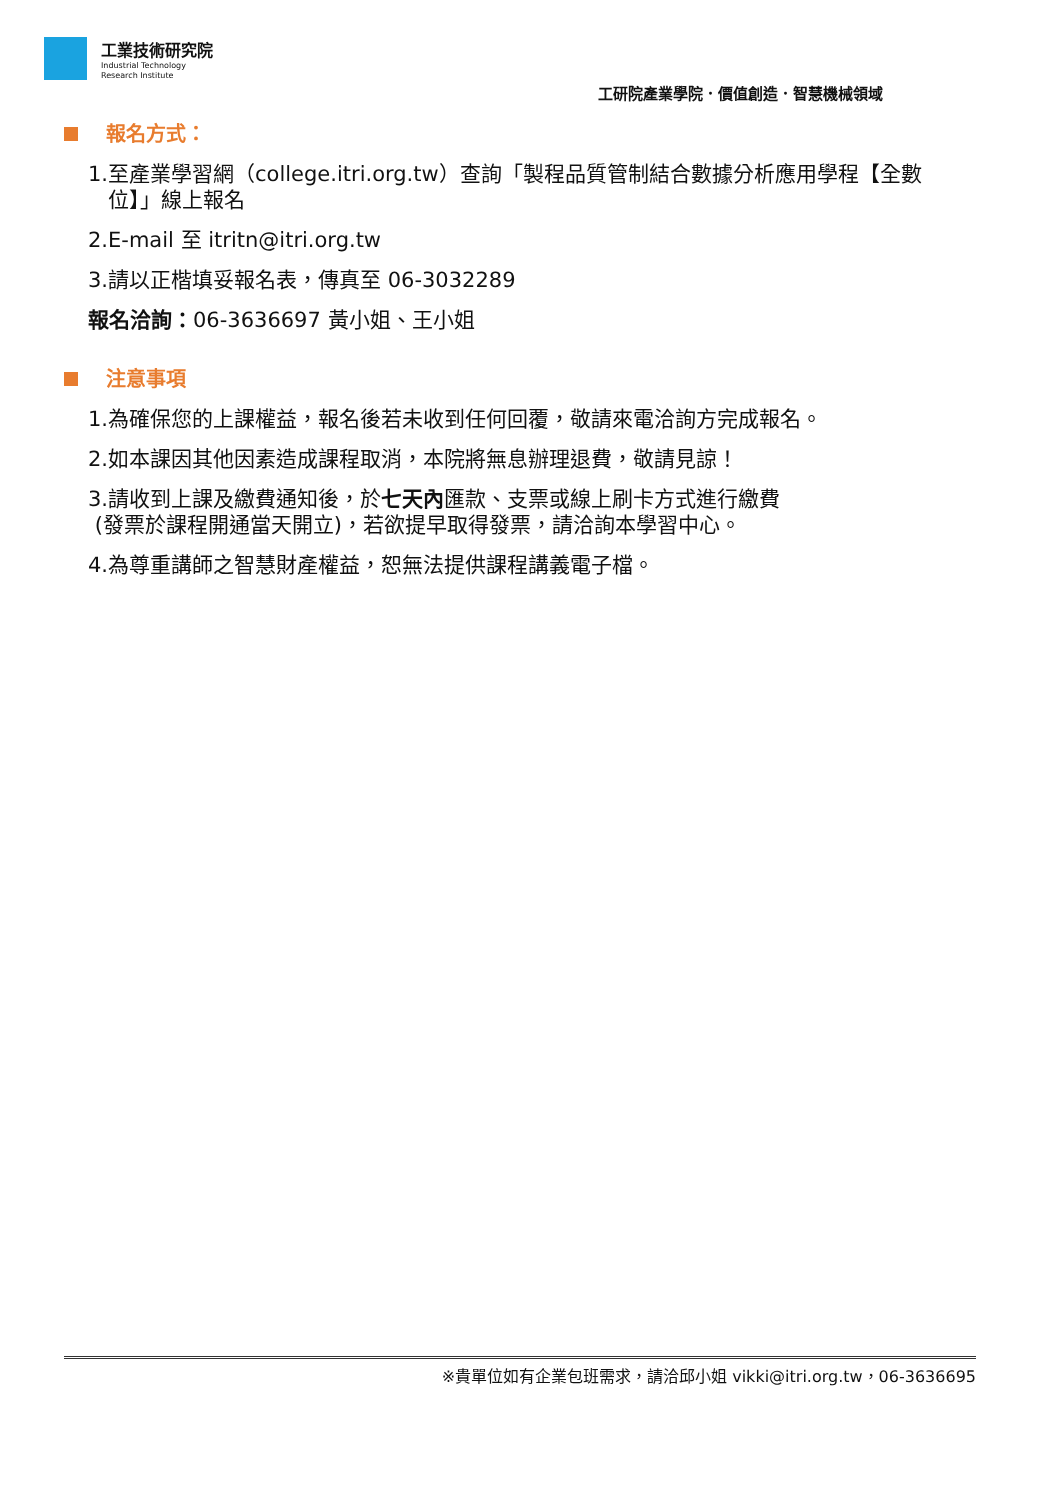工業技術研究院
Industrial Technology
Research Institute
工研院產業學院．價值創造．智慧機械領域
報名方式：
1.至產業學習網（college.itri.org.tw）查詢「製程品質管制結合數據分析應用學程【全數
位】」線上報名
2.E-mail 至 itritn@itri.org.tw
3.請以正楷填妥報名表，傳真至 06-3032289
報名洽詢：06-3636697 黃小姐、王小姐
注意事項
1.為確保您的上課權益，報名後若未收到任何回覆，敬請來電洽詢方完成報名。
2.如本課因其他因素造成課程取消，本院將無息辦理退費，敬請見諒！
3.請收到上課及繳費通知後，於七天內匯款、支票或線上刷卡方式進行繳費
(發票於課程開通當天開立)，若欲提早取得發票，請洽詢本學習中心。
4.為尊重講師之智慧財產權益，恕無法提供課程講義電子檔。
※貴單位如有企業包班需求，請洽邱小姐 vikki@itri.org.tw，06-3636695